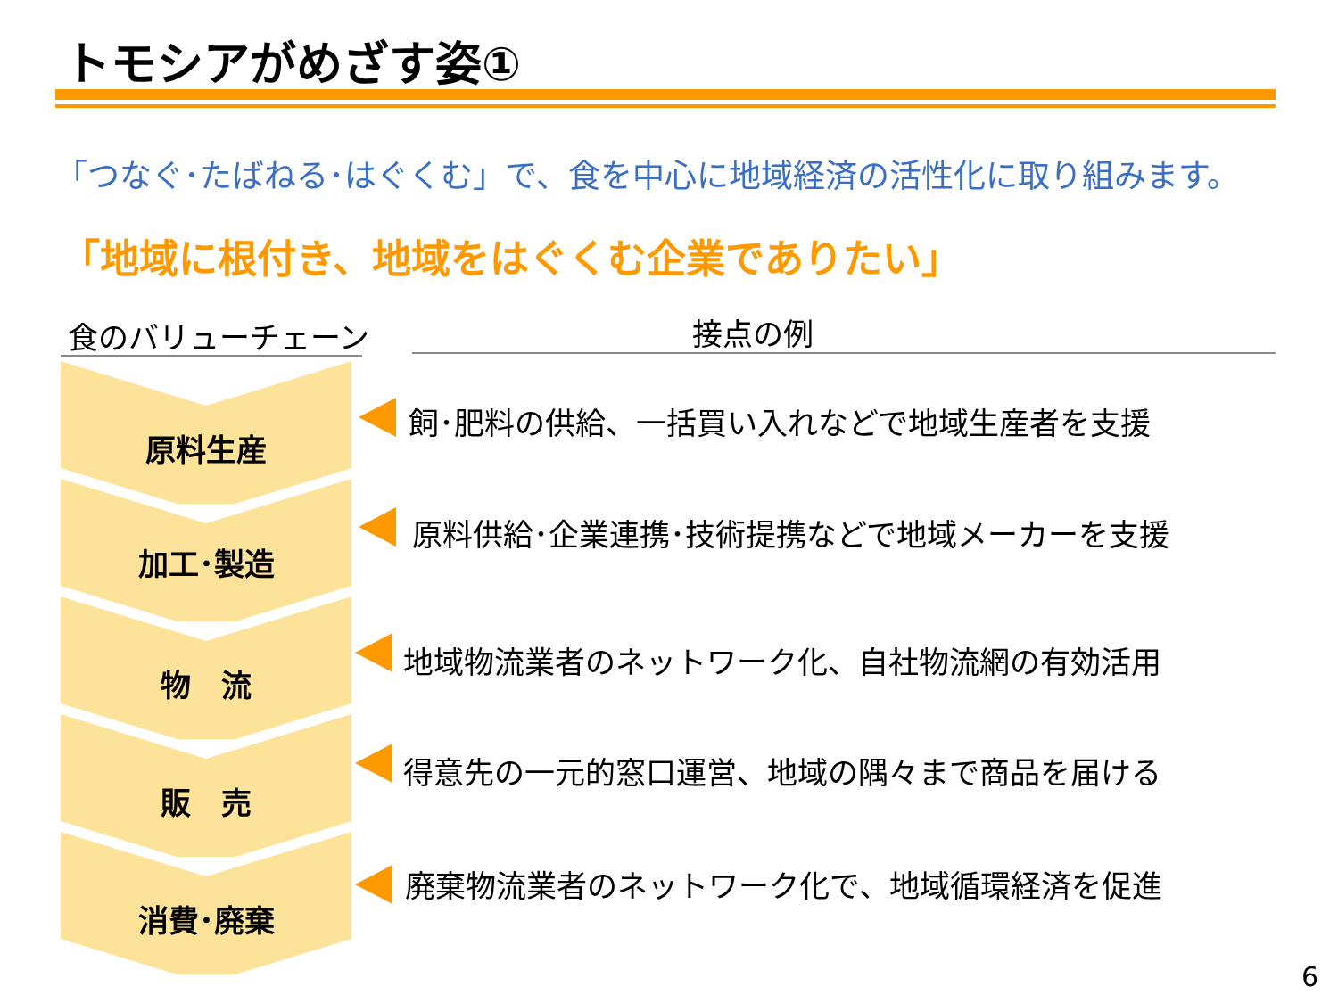トモシアがめざす姿①
「つなぐ･たばねる･はぐくむ」で、食を中心に地域経済の活性化に取り組みます。
「地域に根付き、地域をはぐくむ企業でありたい」
食のバリューチェーン 接点の例
原料生産
加工･製造
物　流
販　売
消費･廃棄
飼･肥料の供給、一括買い入れなどで地域生産者を支援
原料供給･企業連携･技術提携などで地域メーカーを支援
地域物流業者のネットワーク化、自社物流網の有効活用
得意先の一元的窓口運営、地域の隅々まで商品を届ける
廃棄物流業者のネットワーク化で、地域循環経済を促進
6